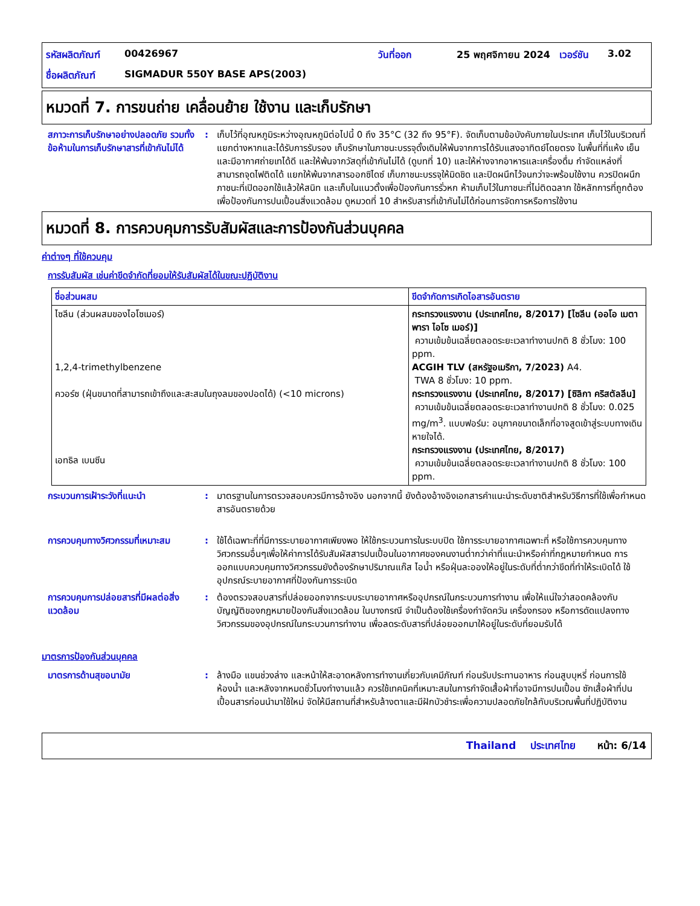รหัสผลิตภัณฑ์ 00426967 วันที่ออก 25 พฤศจิกายน 2024 เวอร์ชัน 3.02 ชื่อผลิตภัณฑ์ SIGMADUR 550Y BASE APS(2003)
หมวดที่ 7. การขนถ่าย เคลื่อนย้าย ใช้งาน และเก็บรักษา
สภาวะการเก็บรักษาอย่างปลอดภัย รวมทั้งข้อห้ามในการเก็บรักษาสารที่เข้ากันไม่ได้: เก็บไว้ที่อุณหภูมิระหว่างอุณหภูมิต่อไปนี้ 0 ถึง 35°C (32 ถึง 95°F). จัดเก็บตามข้อบังคับภายในประเทศ เก็บไว้ในบริเวณที่แยกต่างหากและได้รับการรับรอง เก็บรักษาในภาชนะบรรจุดั้งเดิมให้พ้นจากการได้รับแสงอาทิตย์โดยตรง ในพื้นที่ที่แห้ง เย็น และมีอากาศถ่ายเทได้ดี และให้พ้นจากวัสดุที่เข้ากันไม่ได้ (ดูบทที่ 10) และให้ห่างจากอาหารและเครื่องดื่ม กำจัดแหล่งที่สามารถจุดไฟติดได้ แยกให้พ้นจากสารออกซิไดซ์ เก็บภาชนะบรรจุให้มิดชิด และปิดผนึกไว้จนกว่าจะพร้อมใช้งาน ควรปิดผนึกภาชนะที่เปิดออกใช้แล้วให้สนิท และเก็บในแนวตั้งเพื่อป้องกันการรั่วหก ห้ามเก็บไว้ในภาชนะที่ไม่ติดฉลาก ใช้หลักการที่ถูกต้องเพื่อป้องกันการปนเปื้อนสิ่งแวดล้อม ดูหมวดที่ 10 สำหรับสารที่เข้ากันไม่ได้ก่อนการจัดการหรือการใช้งาน
หมวดที่ 8. การควบคุมการรับสัมผัสและการป้องกันส่วนบุคคล
ค่าต่างๆ ที่ใช้ควบคุม
การรับสัมผัส เช่นค่าขีดจำกัดที่ยอมให้รับสัมผัสได้ในขณะปฏิบัติงาน
| ชื่อส่วนผสม | ขีดจำกัดการเกิดไอสารอันตราย |
| --- | --- |
| ไซลีน (ส่วนผสมของไอโซเมอร์) 1,2,4-trimethylbenzene ควอร์ซ (ฝุ่นขนาดที่สามารถเข้าถึงและสะสมในถุงลมของปอดได้) (<10 microns) เอทธิล เบนซีน | กระทรวงแรงงาน (ประเทศไทย, 8/2017) [ไซลีน (ออโอ เมตา พารา ไอโซ เมอร์)] ความเข้มข้นเฉลี่ยตลอดระยะเวลาทำงานปกติ 8 ชั่วโมง: 100 ppm. ACGIH TLV (สหรัฐอเมริกา, 7/2023) A4. TWA 8 ชั่วโมง: 10 ppm. กระทรวงแรงงาน (ประเทศไทย, 8/2017) [ซิลิกา คริสตัลลีน] ความเข้มข้นเฉลี่ยตลอดระยะเวลาทำงานปกติ 8 ชั่วโมง: 0.025 mg/m<sup>3</sup>. แบบฟอร์ม: อนุภาคขนาดเล็กที่อาจสูดเข้าสู่ระบบทางเดินหายใจได้. กระทรวงแรงงาน (ประเทศไทย, 8/2017) ความเข้มข้นเฉลี่ยตลอดระยะเวลาทำงานปกติ 8 ชั่วโมง: 100 ppm. |
กระบวนการเฝ้าระวังที่แนะนำ: มาตรฐานในการตรวจสอบควรมีการอ้างอิง นอกจากนี้ ยังต้องอ้างอิงเอกสารคำแนะนำระดับชาติสำหรับวิธีการที่ใช้เพื่อกำหนดสารอันตรายด้วย
การควบคุมทางวิศวกรรมที่เหมาะสม: ใช้ได้เฉพาะที่ที่มีการระบายอากาศเพียงพอ ให้ใช้กระบวนการในระบบปิด ใช้การระบายอากาศเฉพาะที่ หรือใช้การควบคุมทางวิศวกรรมอื่นๆเพื่อให้ค่าการได้รับสัมผัสสารปนเปื้อนในอากาศของคนงานต่ำกว่าค่าที่แนะนำหรือค่าที่กฎหมายกำหนด การออกแบบควบคุมทางวิศวกรรมยังต้องรักษาปริมาณแก๊ส ไอน้ำ หรือฝุ่นละอองให้อยู่ในระดับที่ต่ำกว่าขีดที่ทำให้ระเบิดได้ ใช้อุปกรณ์ระบายอากาศที่ป้องกันการระเบิด
การควบคุมการปล่อยสารที่มีผลต่อสิ่งแวดล้อม: ต้องตรวจสอบสารที่ปล่อยออกจากระบบระบายอากาศหรืออุปกรณ์ในกระบวนการทำงาน เพื่อให้แน่ใจว่าสอดคล้องกับบัญญัติของกฎหมายป้องกันสิ่งแวดล้อม ในบางกรณี จำเป็นต้องใช้เครื่องกำจัดควัน เครื่องกรอง หรือการดัดแปลงทางวิศวกรรมของอุปกรณ์ในกระบวนการทำงาน เพื่อลดระดับสารที่ปล่อยออกมาให้อยู่ในระดับที่ยอมรับได้
มาตรการป้องกันส่วนบุคคล
มาตรการด้านสุขอนามัย: ล้างมือ แขนช่วงล่าง และหน้าให้สะอาดหลังการทำงานเกี่ยวกับเคมีภัณฑ์ ก่อนรับประทานอาหาร ก่อนสูบบุหรี่ ก่อนการใช้ห้องน้ำ และหลังจากหมดชั่วโมงทำงานแล้ว ควรใช้เทคนิคที่เหมาะสมในการกำจัดเสื้อผ้าที่อาจมีการปนเปื้อน ซักเสื้อผ้าที่ปนเปื้อนสารก่อนนำมาใช้ใหม่ จัดให้มีสถานที่สำหรับล้างตาและมีฝักบัวชำระเพื่อความปลอดภัยใกล้กับบริเวณพื้นที่ปฏิบัติงาน
Thailand ประเทศไทย หน้า: 6/14